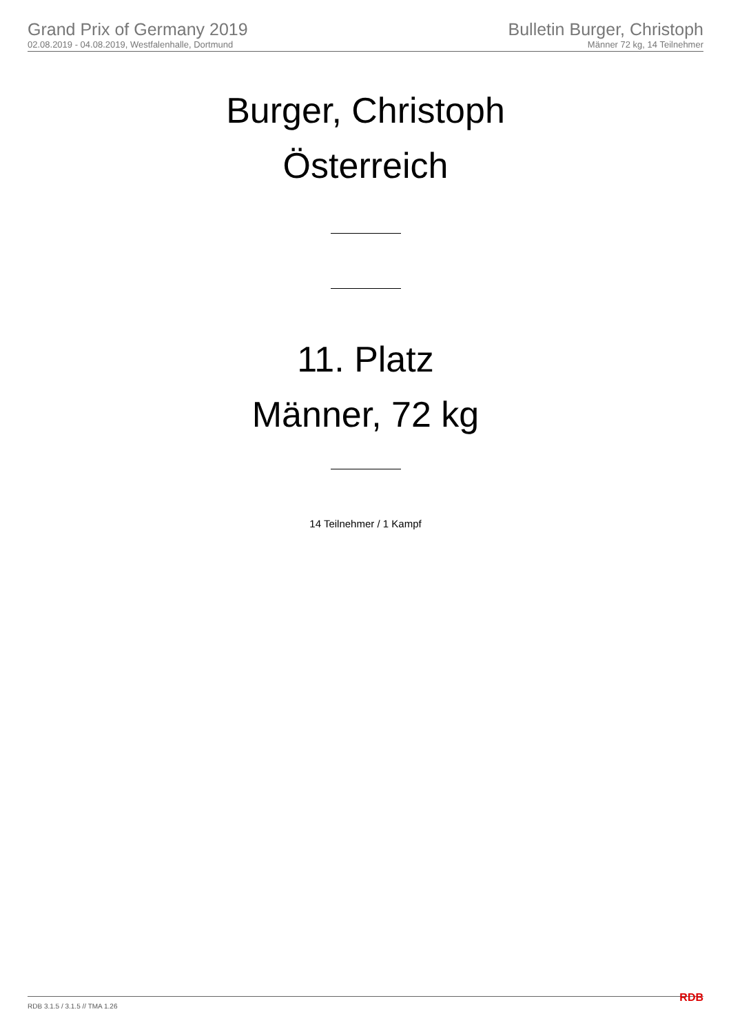Grand Prix of Germany 2019
02.08.2019 - 04.08.2019, Westfalenhalle, Dortmund
Bulletin Burger, Christoph
Männer 72 kg, 14 Teilnehmer
Burger, Christoph
Österreich
11. Platz
Männer, 72 kg
14 Teilnehmer / 1 Kampf
RDB 3.1.5 / 3.1.5 // TMA 1.26 RDB